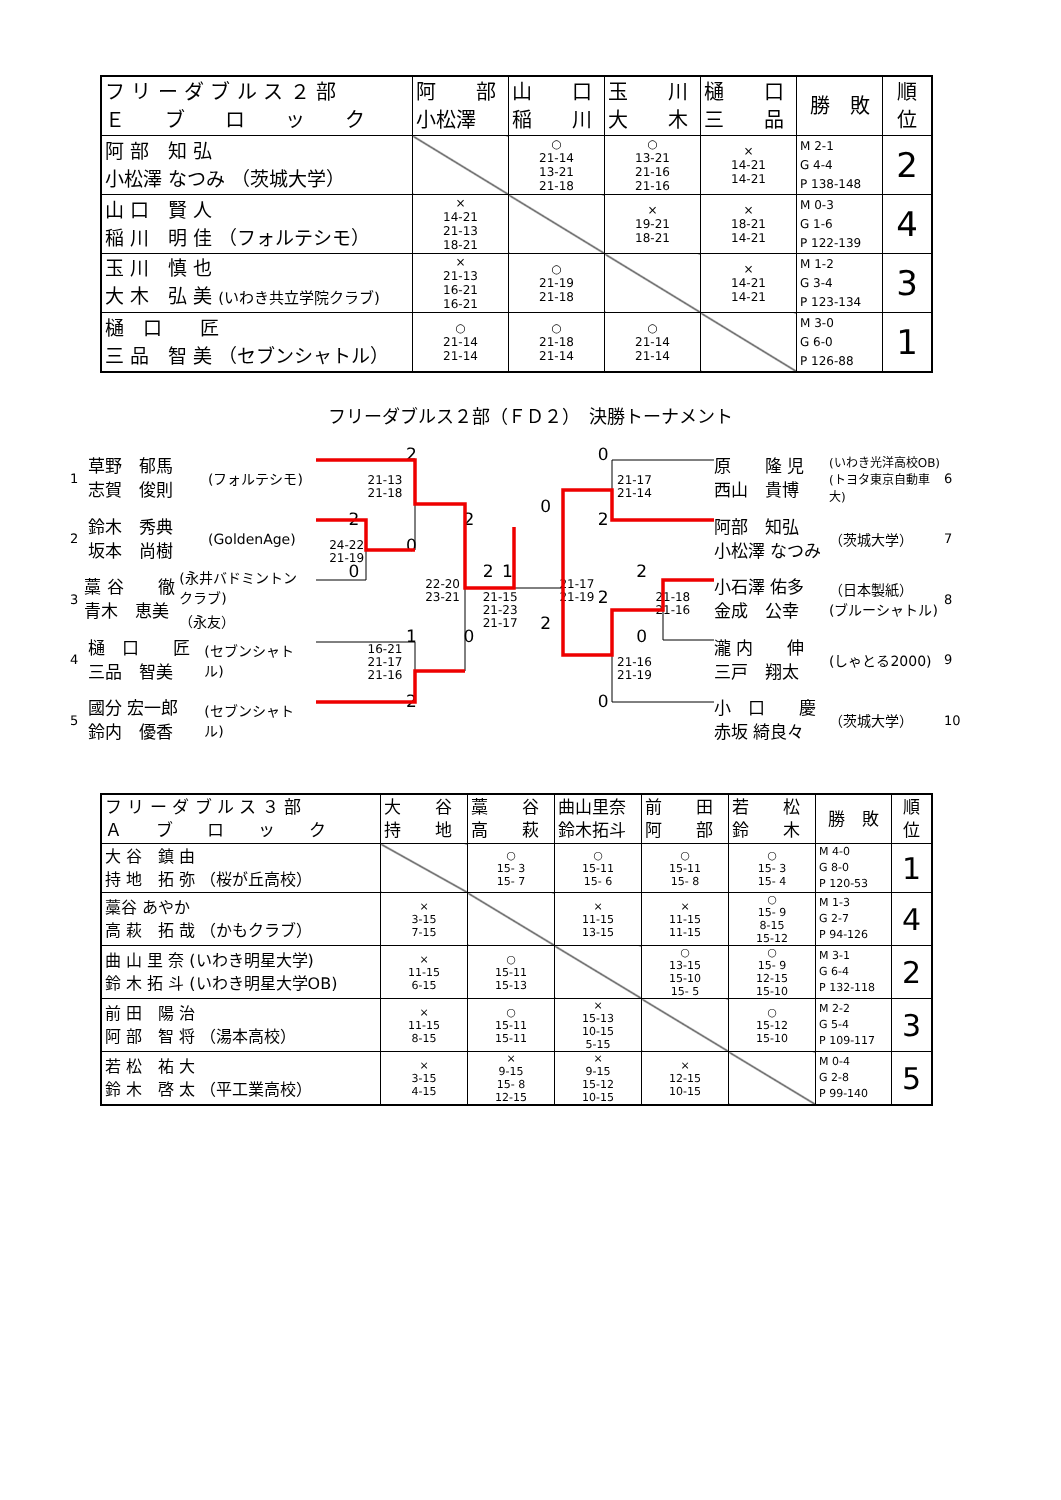| フ リ ー ダ ブ ル ス ２ 部 Ｅ ブ ロ ッ ク | 阿 部 小松澤 | 山 口 稲 川 | 玉 川 大 木 | 樋 口 三 品 | 勝 敗 | 順 位 |
| --- | --- | --- | --- | --- | --- | --- |
| 阿 部 知 弘 小松澤 なつみ （茨城大学） | | ○ 21-14 13-21 21-18 | ○ 13-21 21-16 21-16 | × 14-21 14-21 | M 2-1 G 4-4 P 138-148 | 2 |
| 山 口 賢 人 稲 川 明 佳 （フォルテシモ） | × 14-21 21-13 18-21 | | × 19-21 18-21 | × 18-21 14-21 | M 0-3 G 1-6 P 122-139 | 4 |
| 玉 川 慎 也 大 木 弘 美 (いわき共立学院クラブ) | × 21-13 16-21 16-21 | ○ 21-19 21-18 | | × 14-21 14-21 | M 1-2 G 3-4 P 123-134 | 3 |
| 樋 口 匠 三 品 智 美 （セブンシャトル） | ○ 21-14 21-14 | ○ 21-18 21-14 | ○ 21-14 21-14 | | M 3-0 G 6-0 P 126-88 | 1 |
フリーダブルス２部（ＦＤ２）　決勝トーナメント
1 草野　郁馬
志賀　俊則 (フォルテシモ)
2 鈴木　秀典
坂本　尚樹 (GoldenAge)
3 藁 谷　　徹
青木　恵美 (永井バドミントンクラブ)
（永友）
4 樋　口　　匠
三品　智美 (セブンシャトル)
5 國分 宏一郎
鈴内　優香 (セブンシャトル)
2 0 21-13
21-18 21-17
21-14 0 2 2 2 24-22
21-19 0 0 2 1 2 22-20
23-21 21-17
21-19 21-15
21-23
21-17 2 21-18
21-16 2 1 0 0 16-21
21-17
21-16 21-16
21-19 2 0
原　　隆 児
西山　貴博 (いわき光洋高校OB)
(トヨタ東京自動車大) 6
阿部　知弘
小松澤 なつみ （茨城大学） 7
小石澤 佑多
金成　公幸 （日本製紙）
(ブルーシャトル) 8
瀧 内　　伸
三戸　翔太 (しゃとる2000) 9
小　口　　慶
赤坂 綺良々 （茨城大学） 10
| フ リ ー ダ ブ ル ス ３ 部 Ａ ブ ロ ッ ク | 大 谷 持 地 | 藁 谷 高 萩 | 曲山里奈 鈴木拓斗 | 前 田 阿 部 | 若 松 鈴 木 | 勝 敗 | 順 位 |
| --- | --- | --- | --- | --- | --- | --- | --- |
| 大 谷 鎮 由 持 地 拓 弥 （桜が丘高校） | | ○ 15- 3 15- 7 | ○ 15-11 15- 6 | ○ 15-11 15- 8 | ○ 15- 3 15- 4 | M 4-0 G 8-0 P 120-53 | 1 |
| 藁谷 あやか 高 萩 拓 哉 （かもクラブ） | × 3-15 7-15 | | × 11-15 13-15 | × 11-15 11-15 | ○ 15- 9 8-15 15-12 | M 1-3 G 2-7 P 94-126 | 4 |
| 曲 山 里 奈 (いわき明星大学) 鈴 木 拓 斗 (いわき明星大学OB) | × 11-15 6-15 | ○ 15-11 15-13 | | ○ 13-15 15-10 15- 5 | ○ 15- 9 12-15 15-10 | M 3-1 G 6-4 P 132-118 | 2 |
| 前 田 陽 治 阿 部 智 将 （湯本高校） | × 11-15 8-15 | ○ 15-11 15-11 | × 15-13 10-15 5-15 | | ○ 15-12 15-10 | M 2-2 G 5-4 P 109-117 | 3 |
| 若 松 祐 大 鈴 木 啓 太 （平工業高校） | × 3-15 4-15 | × 9-15 15- 8 12-15 | × 9-15 15-12 10-15 | × 12-15 10-15 | | M 0-4 G 2-8 P 99-140 | 5 |